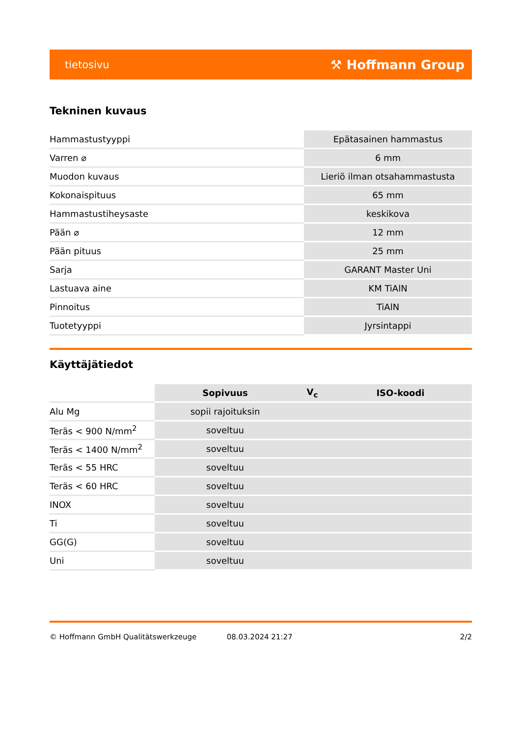tietosivu ⚒ Hoffmann Group
Tekninen kuvaus
| Hammastustyyppi | Epätasainen hammastus |
| Varren ⌀ | 6 mm |
| Muodon kuvaus | Lieriö ilman otsahammastusta |
| Kokonaispituus | 65 mm |
| Hammastustiheysaste | keskikova |
| Pään ⌀ | 12 mm |
| Pään pituus | 25 mm |
| Sarja | GARANT Master Uni |
| Lastuava aine | KM TiAlN |
| Pinnoitus | TiAlN |
| Tuotetyyppi | Jyrsintappi |
Käyttäjätiedot
| | Sopivuus | V<sub>c</sub> | ISO-koodi |
| --- | --- | --- | --- |
| Alu Mg | sopii rajoituksin | | |
| Teräs < 900 N/mm<sup>2</sup> | soveltuu | | |
| Teräs < 1400 N/mm<sup>2</sup> | soveltuu | | |
| Teräs < 55 HRC | soveltuu | | |
| Teräs < 60 HRC | soveltuu | | |
| INOX | soveltuu | | |
| Ti | soveltuu | | |
| GG(G) | soveltuu | | |
| Uni | soveltuu | | |
© Hoffmann GmbH Qualitätswerkzeuge 08.03.2024 21:27 2/2